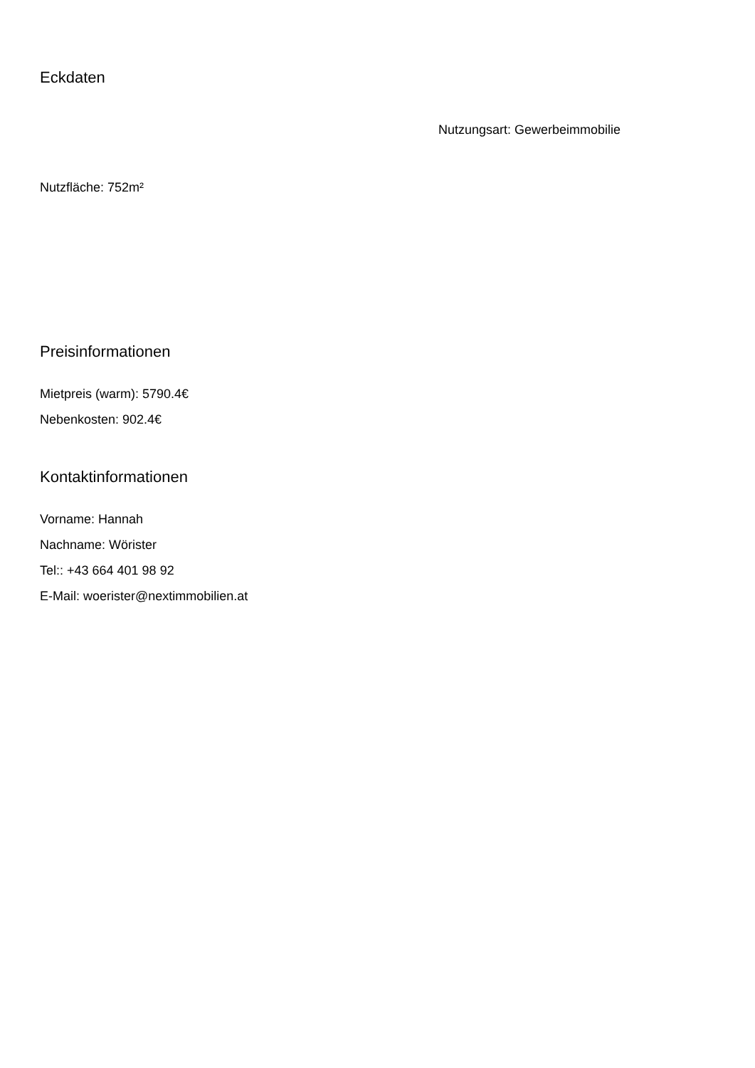Eckdaten
Nutzungsart: Gewerbeimmobilie
Nutzfläche: 752m²
Preisinformationen
Mietpreis (warm): 5790.4€
Nebenkosten: 902.4€
Kontaktinformationen
Vorname: Hannah
Nachname: Wörister
Tel:: +43 664 401 98 92
E-Mail: woerister@nextimmobilien.at